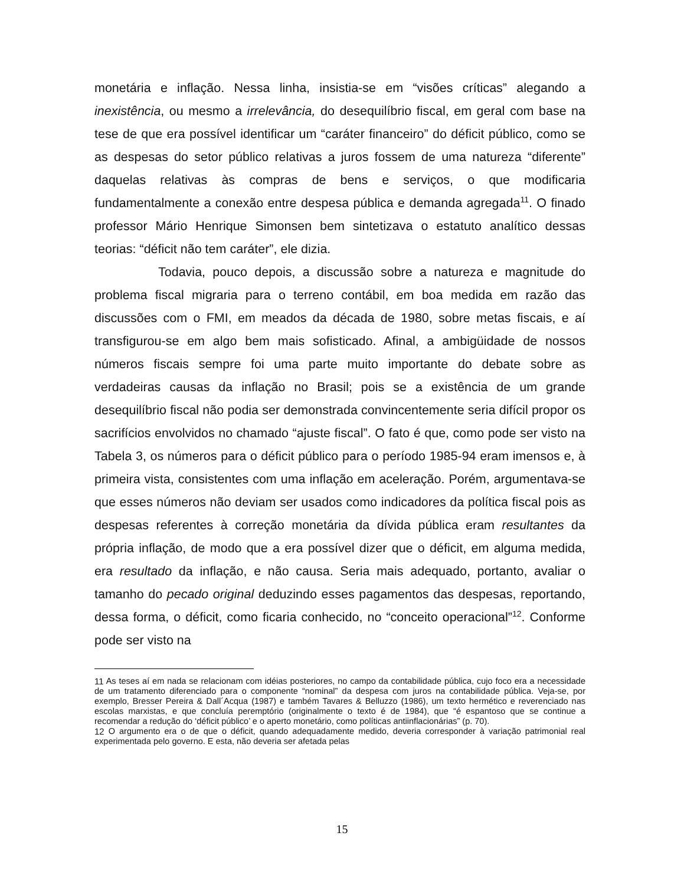monetária e inflação. Nessa linha, insistia-se em “visões críticas” alegando a inexistência, ou mesmo a irrelevância, do desequilíbrio fiscal, em geral com base na tese de que era possível identificar um “caráter financeiro” do déficit público, como se as despesas do setor público relativas a juros fossem de uma natureza “diferente” daquelas relativas às compras de bens e serviços, o que modificaria fundamentalmente a conexão entre despesa pública e demanda agregada<sup>11</sup>. O finado professor Mário Henrique Simonsen bem sintetizava o estatuto analítico dessas teorias: “déficit não tem caráter”, ele dizia.
Todavia, pouco depois, a discussão sobre a natureza e magnitude do problema fiscal migraria para o terreno contábil, em boa medida em razão das discussões com o FMI, em meados da década de 1980, sobre metas fiscais, e aí transfigurou-se em algo bem mais sofisticado. Afinal, a ambigüidade de nossos números fiscais sempre foi uma parte muito importante do debate sobre as verdadeiras causas da inflação no Brasil; pois se a existência de um grande desequilíbrio fiscal não podia ser demonstrada convincentemente seria difícil propor os sacrifícios envolvidos no chamado “ajuste fiscal”. O fato é que, como pode ser visto na Tabela 3, os números para o déficit público para o período 1985-94 eram imensos e, à primeira vista, consistentes com uma inflação em aceleração. Porém, argumentava-se que esses números não deviam ser usados como indicadores da política fiscal pois as despesas referentes à correção monetária da dívida pública eram resultantes da própria inflação, de modo que a era possível dizer que o déficit, em alguma medida, era resultado da inflação, e não causa. Seria mais adequado, portanto, avaliar o tamanho do pecado original deduzindo esses pagamentos das despesas, reportando, dessa forma, o déficit, como ficaria conhecido, no “conceito operacional”<sup>12</sup>. Conforme pode ser visto na
<sup>11</sup> As teses aí em nada se relacionam com idéias posteriores, no campo da contabilidade pública, cujo foco era a necessidade de um tratamento diferenciado para o componente “nominal” da despesa com juros na contabilidade pública. Veja-se, por exemplo, Bresser Pereira & Dall´Acqua (1987) e também Tavares & Belluzzo (1986), um texto hermético e reverenciado nas escolas marxistas, e que concluía peremptório (originalmente o texto é de 1984), que “é espantoso que se continue a recomendar a redução do ‘déficit público’ e o aperto monetário, como políticas antiinflacionárias” (p. 70).
<sup>12</sup> O argumento era o de que o déficit, quando adequadamente medido, deveria corresponder à variação patrimonial real experimentada pelo governo. E esta, não deveria ser afetada pelas
15